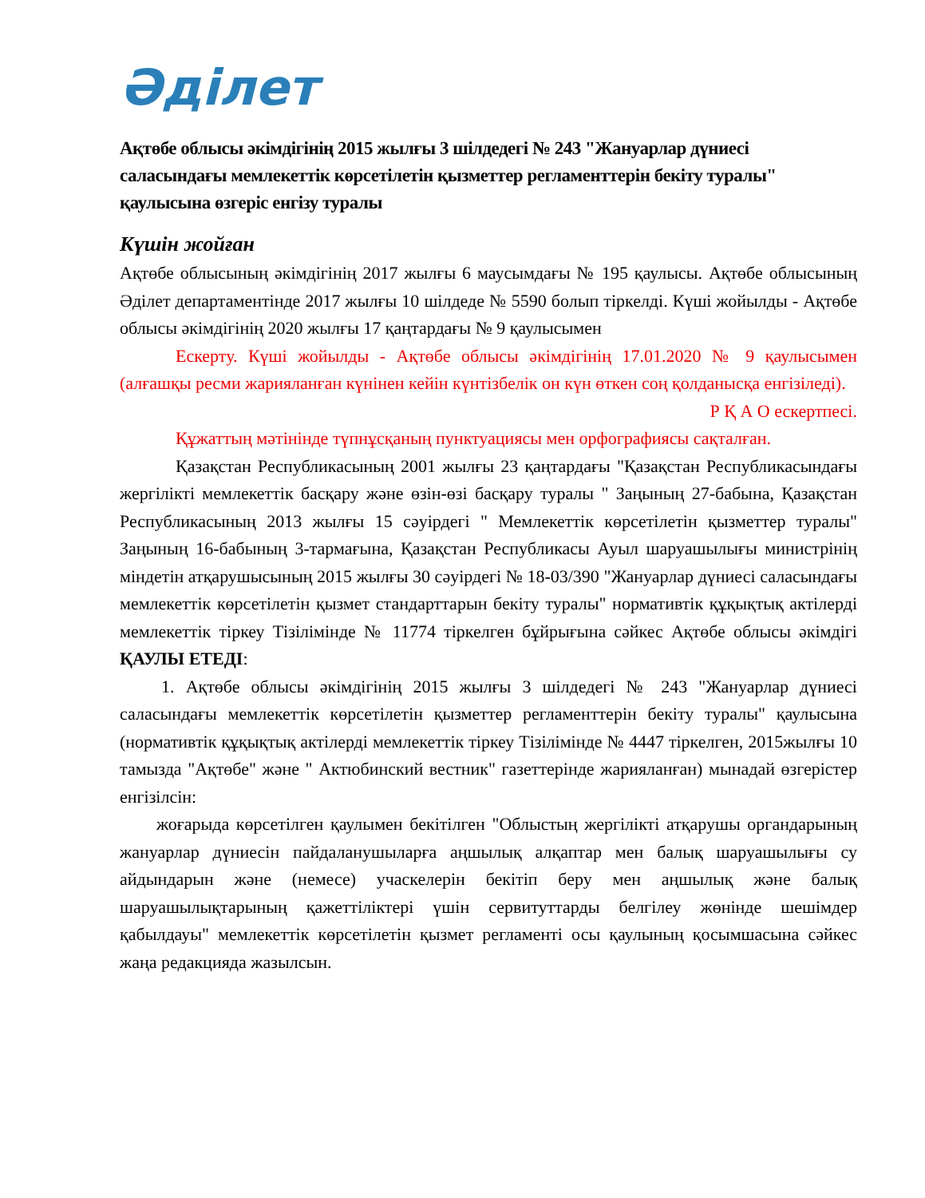Әділет
Ақтөбе облысы әкімдігінің 2015 жылғы 3 шілдедегі № 243 "Жануарлар дүниесі саласындағы мемлекеттік көрсетілетін қызметтер регламенттерін бекіту туралы" қаулысына өзгеріс енгізу туралы
Күшін жойған
Ақтөбе облысының әкімдігінің 2017 жылғы 6 маусымдағы № 195 қаулысы. Ақтөбе облысының Әділет департаментінде 2017 жылғы 10 шілдеде № 5590 болып тіркелді. Күші жойылды - Ақтөбе облысы әкімдігінің 2020 жылғы 17 қаңтардағы № 9 қаулысымен
Ескерту. Күші жойылды - Ақтөбе облысы әкімдігінің 17.01.2020 № 9 қаулысымен (алғашқы ресми жарияланған күнінен кейін күнтізбелік он күн өткен соң қолданысқа енгізіледі).
Р Қ А О ескертпесі.
Құжаттың мәтінінде түпнұсқаның пунктуациясы мен орфографиясы сақталған.
Қазақстан Республикасының 2001 жылғы 23 қаңтардағы "Қазақстан Республикасындағы жергілікті мемлекеттік басқару және өзін-өзі басқару туралы " Заңының 27-бабына, Қазақстан Республикасының 2013 жылғы 15 сәуірдегі " Мемлекеттік көрсетілетін қызметтер туралы" Заңының 16-бабының 3-тармағына, Қазақстан Республикасы Ауыл шаруашылығы министрінің міндетін атқарушысының 2015 жылғы 30 сәуірдегі № 18-03/390 "Жануарлар дүниесі саласындағы мемлекеттік көрсетілетін қызмет стандарттарын бекіту туралы" нормативтік құқықтық актілерді мемлекеттік тіркеу Тізілімінде № 11774 тіркелген бұйрығына сәйкес Ақтөбе облысы әкімдігі ҚАУЛЫ ЕТЕДІ:
1. Ақтөбе облысы әкімдігінің 2015 жылғы 3 шілдедегі № 243 "Жануарлар дүниесі саласындағы мемлекеттік көрсетілетін қызметтер регламенттерін бекіту туралы" қаулысына (нормативтік құқықтық актілерді мемлекеттік тіркеу Тізілімінде № 4447 тіркелген, 2015жылғы 10 тамызда "Ақтөбе" және " Актюбинский вестник" газеттерінде жарияланған) мынадай өзгерістер енгізілсін:
жоғарыда көрсетілген қаулымен бекітілген "Облыстың жергілікті атқарушы органдарының жануарлар дүниесін пайдаланушыларға аңшылық алқаптар мен балық шаруашылығы су айдындарын және (немесе) учаскелерін бекітіп беру мен аңшылық және балық шаруашылықтарының қажеттіліктері үшін сервитуттарды белгілеу жөнінде шешімдер қабылдауы" мемлекеттік көрсетілетін қызмет регламенті осы қаулының қосымшасына сәйкес жаңа редакцияда жазылсын.